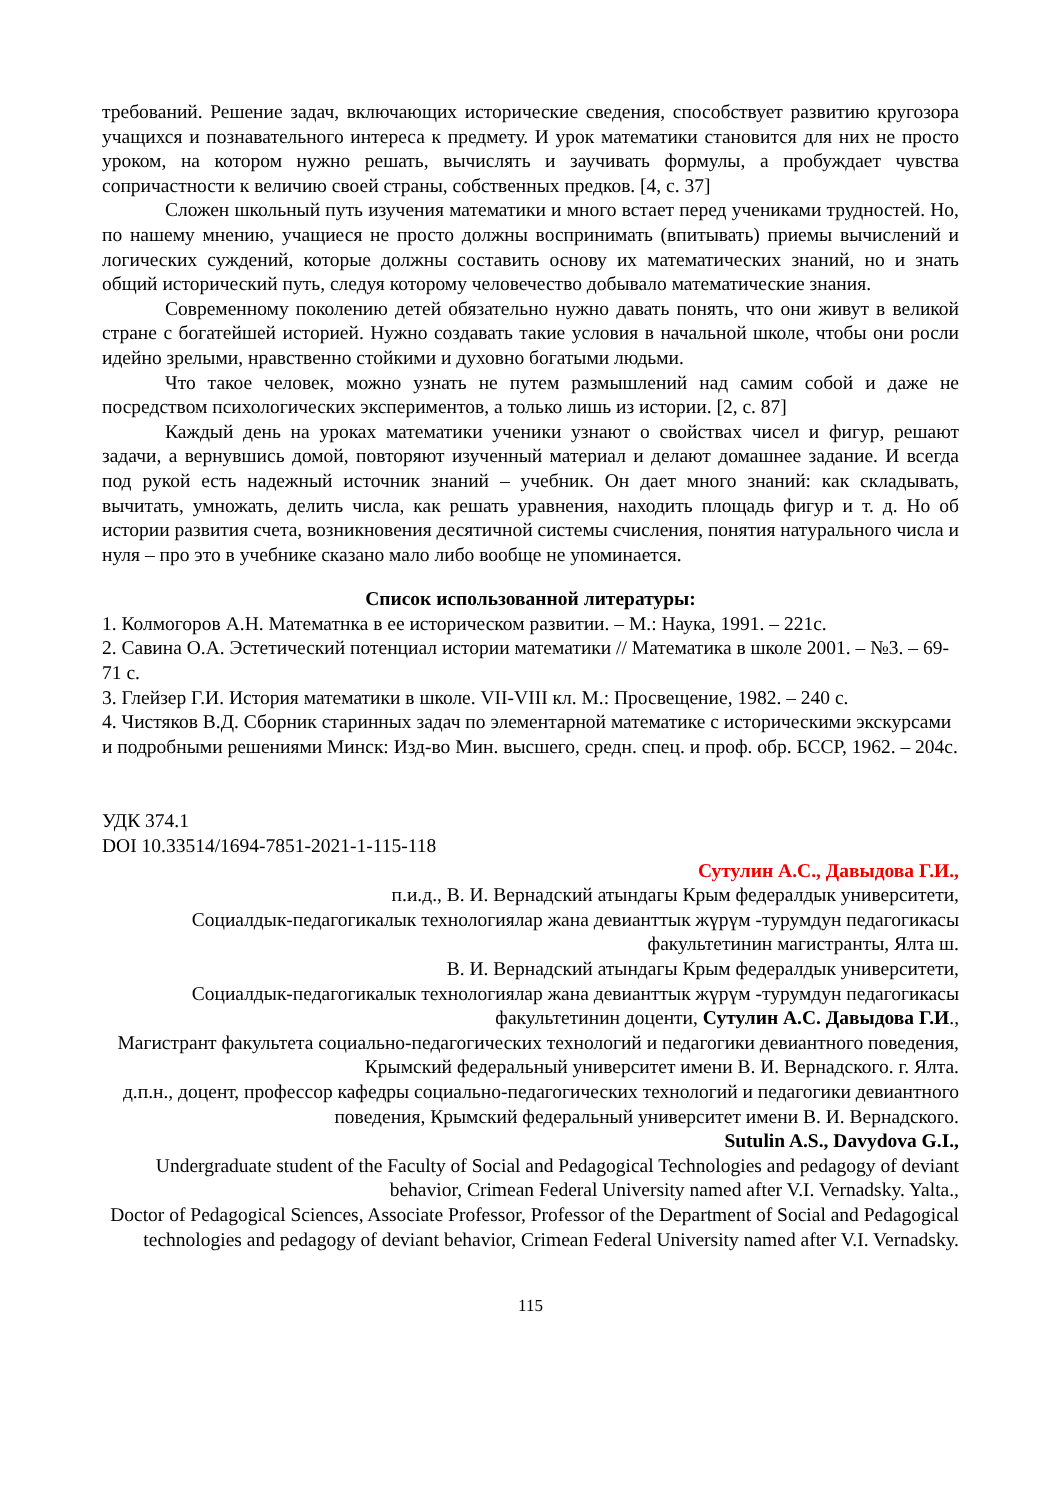требований. Решение задач, включающих исторические сведения, способствует развитию кругозора учащихся и познавательного интереса к предмету. И урок математики становится для них не просто уроком, на котором нужно решать, вычислять и заучивать формулы, а пробуждает чувства сопричастности к величию своей страны, собственных предков. [4, с. 37]
Сложен школьный путь изучения математики и много встает перед учениками трудностей. Но, по нашему мнению, учащиеся не просто должны воспринимать (впитывать) приемы вычислений и логических суждений, которые должны составить основу их математических знаний, но и знать общий исторический путь, следуя которому человечество добывало математические знания.
Современному поколению детей обязательно нужно давать понять, что они живут в великой стране с богатейшей историей. Нужно создавать такие условия в начальной школе, чтобы они росли идейно зрелыми, нравственно стойкими и духовно богатыми людьми.
Что такое человек, можно узнать не путем размышлений над самим собой и даже не посредством психологических экспериментов, а только лишь из истории. [2, с. 87]
Каждый день на уроках математики ученики узнают о свойствах чисел и фигур, решают задачи, а вернувшись домой, повторяют изученный материал и делают домашнее задание. И всегда под рукой есть надежный источник знаний – учебник. Он дает много знаний: как складывать, вычитать, умножать, делить числа, как решать уравнения, находить площадь фигур и т. д. Но об истории развития счета, возникновения десятичной системы счисления, понятия натурального числа и нуля – про это в учебнике сказано мало либо вообще не упоминается.
Список использованной литературы:
1. Колмогоров А.Н. Математнка в ее историческом развитии. – М.: Наука, 1991. – 221с.
2. Савина О.А. Эстетический потенциал истории математики // Математика в школе 2001. – №3. – 69-71 с.
3. Глейзер Г.И. История математики в школе. VII-VIII кл. М.: Просвещение, 1982. – 240 с.
4. Чистяков В.Д. Сборник старинных задач по элементарной математике с историческими экскурсами и подробными решениями Минск: Изд-во Мин. высшего, средн. спец. и проф. обр. БССР, 1962. – 204с.
УДК 374.1
DOI 10.33514/1694-7851-2021-1-115-118
Сутулин А.С., Давыдова Г.И.,
п.и.д., В. И. Вернадский атындагы Крым федералдык университети,
Социалдык-педагогикалык технологиялар жана девианттык жүрүм -турумдун педагогикасы факультетинин магистранты, Ялта ш.
В. И. Вернадский атындагы Крым федералдык университети,
Социалдык-педагогикалык технологиялар жана девианттык жүрүм -турумдун педагогикасы факультетинин доценти, Сутулин А.С. Давыдова Г.И.,
Магистрант факультета социально-педагогических технологий и педагогики девиантного поведения, Крымский федеральный университет имени В. И. Вернадского. г. Ялта.
д.п.н., доцент, профессор кафедры социально-педагогических технологий и педагогики девиантного поведения, Крымский федеральный университет имени В. И. Вернадского.
Sutulin A.S., Davydova G.I.,
Undergraduate student of the Faculty of Social and Pedagogical Technologies and pedagogy of deviant behavior, Crimean Federal University named after V.I. Vernadsky. Yalta.,
Doctor of Pedagogical Sciences, Associate Professor, Professor of the Department of Social and Pedagogical technologies and pedagogy of deviant behavior, Crimean Federal University named after V.I. Vernadsky.
115